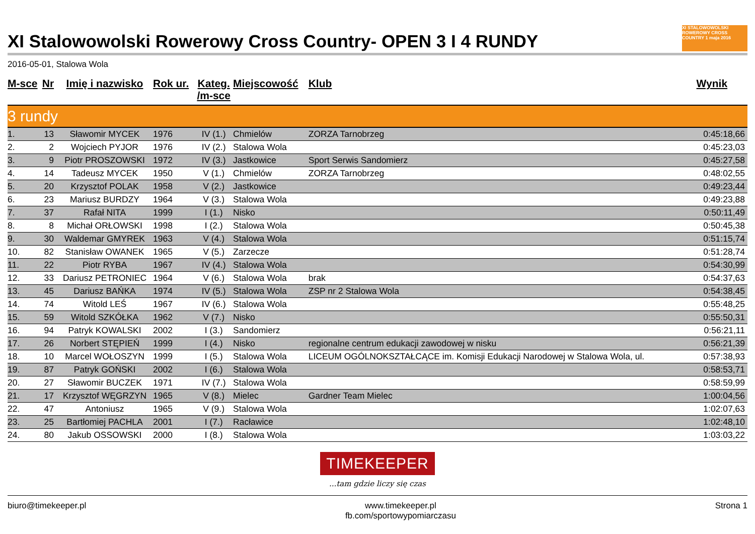XI Stalowowolski Rowerowy Cross Country- OPEN 3 I 4 RUNDY
XI STALOWOWOLSKI ROWEROWY CROSS COUNTRY 1 maja 2016
2016-05-01, Stalowa Wola
| M-sce | Nr | Imię i nazwisko | Rok ur. | Kateg. /m-sce | Miejscowość | Klub | Wynik |
| --- | --- | --- | --- | --- | --- | --- | --- |
| 3 rundy | | | | | | | |
| 1. | 13 | Sławomir MYCEK | 1976 | IV (1.) | Chmielów | ZORZA Tarnobrzeg | 0:45:18,66 |
| 2. | 2 | Wojciech PYJOR | 1976 | IV (2.) | Stalowa Wola | | 0:45:23,03 |
| 3. | 9 | Piotr PROSZOWSKI | 1972 | IV (3.) | Jastkowice | Sport Serwis Sandomierz | 0:45:27,58 |
| 4. | 14 | Tadeusz MYCEK | 1950 | V (1.) | Chmielów | ZORZA Tarnobrzeg | 0:48:02,55 |
| 5. | 20 | Krzysztof POLAK | 1958 | V (2.) | Jastkowice | | 0:49:23,44 |
| 6. | 23 | Mariusz BURDZY | 1964 | V (3.) | Stalowa Wola | | 0:49:23,88 |
| 7. | 37 | Rafał NITA | 1999 | I (1.) | Nisko | | 0:50:11,49 |
| 8. | 8 | Michał ORŁOWSKI | 1998 | I (2.) | Stalowa Wola | | 0:50:45,38 |
| 9. | 30 | Waldemar GMYREK | 1963 | V (4.) | Stalowa Wola | | 0:51:15,74 |
| 10. | 82 | Stanisław OWANEK | 1965 | V (5.) | Zarzecze | | 0:51:28,74 |
| 11. | 22 | Piotr RYBA | 1967 | IV (4.) | Stalowa Wola | | 0:54:30,99 |
| 12. | 33 | Dariusz PETRONIEC | 1964 | V (6.) | Stalowa Wola | brak | 0:54:37,63 |
| 13. | 45 | Dariusz BAŃKA | 1974 | IV (5.) | Stalowa Wola | ZSP nr 2 Stalowa Wola | 0:54:38,45 |
| 14. | 74 | Witold LEŚ | 1967 | IV (6.) | Stalowa Wola | | 0:55:48,25 |
| 15. | 59 | Witold SZKÓŁKA | 1962 | V (7.) | Nisko | | 0:55:50,31 |
| 16. | 94 | Patryk KOWALSKI | 2002 | I (3.) | Sandomierz | | 0:56:21,11 |
| 17. | 26 | Norbert STĘPIEŃ | 1999 | I (4.) | Nisko | regionalne centrum edukacji zawodowej w nisku | 0:56:21,39 |
| 18. | 10 | Marcel WOŁOSZYN | 1999 | I (5.) | Stalowa Wola | LICEUM OGÓLNOKSZTAŁCĄCE im. Komisji Edukacji Narodowej w Stalowa Wola, ul. | 0:57:38,93 |
| 19. | 87 | Patryk GOŃSKI | 2002 | I (6.) | Stalowa Wola | | 0:58:53,71 |
| 20. | 27 | Sławomir BUCZEK | 1971 | IV (7.) | Stalowa Wola | | 0:58:59,99 |
| 21. | 17 | Krzysztof WĘGRZYN | 1965 | V (8.) | Mielec | Gardner Team Mielec | 1:00:04,56 |
| 22. | 47 | Antoniusz | 1965 | V (9.) | Stalowa Wola | | 1:02:07,63 |
| 23. | 25 | Bartłomiej PACHLA | 2001 | I (7.) | Racławice | | 1:02:48,10 |
| 24. | 80 | Jakub OSSOWSKI | 2000 | I (8.) | Stalowa Wola | | 1:03:03,22 |
TIMEKEEPER
...tam gdzie liczy się czas
biuro@timekeeper.pl www.timekeeper.pl
fb.com/sportowypomiarczasu
Strona 1